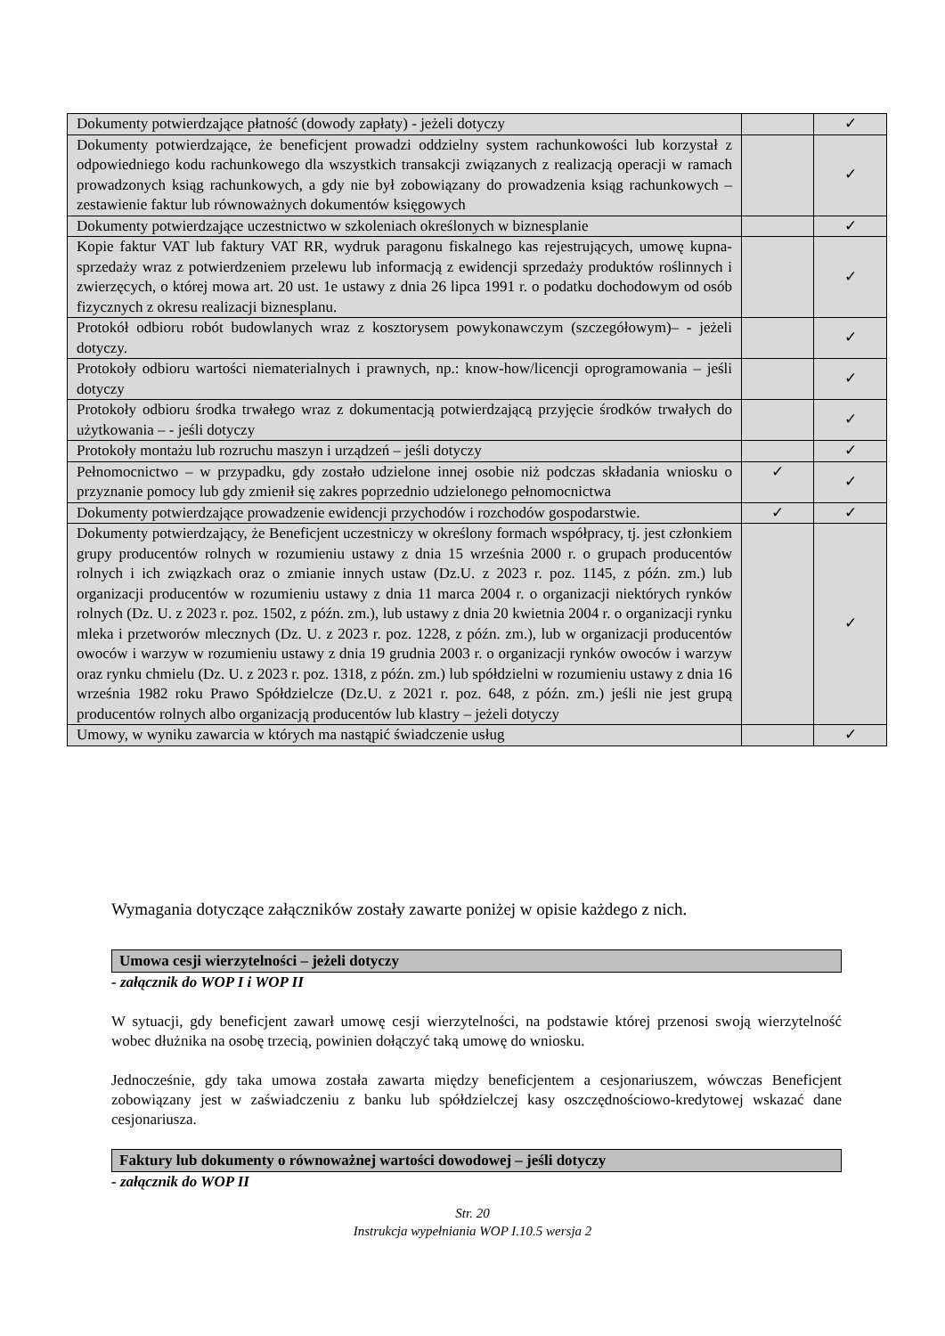| Dokumenty potwierdzające płatność (dowody zapłaty) - jeżeli dotyczy | | ✓ |
| Dokumenty potwierdzające, że beneficjent prowadzi oddzielny system rachunkowości lub korzystał z odpowiedniego kodu rachunkowego dla wszystkich transakcji związanych z realizacją operacji w ramach prowadzonych ksiąg rachunkowych, a gdy nie był zobowiązany do prowadzenia ksiąg rachunkowych – zestawienie faktur lub równoważnych dokumentów księgowych | | ✓ |
| Dokumenty potwierdzające uczestnictwo w szkoleniach określonych w biznesplanie | | ✓ |
| Kopie faktur VAT lub faktury VAT RR, wydruk paragonu fiskalnego kas rejestrujących, umowę kupna-sprzedaży wraz z potwierdzeniem przelewu lub informacją z ewidencji sprzedaży produktów roślinnych i zwierzęcych, o której mowa art. 20 ust. 1e ustawy z dnia 26 lipca 1991 r. o podatku dochodowym od osób fizycznych z okresu realizacji biznesplanu. | | ✓ |
| Protokół odbioru robót budowlanych wraz z kosztorysem powykonawczym (szczegółowym)– - jeżeli dotyczy. | | ✓ |
| Protokoły odbioru wartości niematerialnych i prawnych, np.: know-how/licencji oprogramowania – jeśli dotyczy | | ✓ |
| Protokoły odbioru środka trwałego wraz z dokumentacją potwierdzającą przyjęcie środków trwałych do użytkowania – - jeśli dotyczy | | ✓ |
| Protokoły montażu lub rozruchu maszyn i urządzeń – jeśli dotyczy | | ✓ |
| Pełnomocnictwo – w przypadku, gdy zostało udzielone innej osobie niż podczas składania wniosku o przyznanie pomocy lub gdy zmienił się zakres poprzednio udzielonego pełnomocnictwa | ✓ | ✓ |
| Dokumenty potwierdzające prowadzenie ewidencji przychodów i rozchodów gospodarstwie. | ✓ | ✓ |
| Dokumenty potwierdzający, że Beneficjent uczestniczy w określony formach współpracy, tj. jest członkiem grupy producentów rolnych w rozumieniu ustawy z dnia 15 września 2000 r. o grupach producentów rolnych i ich związkach oraz o zmianie innych ustaw (Dz.U. z 2023 r. poz. 1145, z późn. zm.) lub organizacji producentów w rozumieniu ustawy z dnia 11 marca 2004 r. o organizacji niektórych rynków rolnych (Dz. U. z 2023 r. poz. 1502, z późn. zm.), lub ustawy z dnia 20 kwietnia 2004 r. o organizacji rynku mleka i przetworów mlecznych (Dz. U. z 2023 r. poz. 1228, z późn. zm.), lub w organizacji producentów owoców i warzyw w rozumieniu ustawy z dnia 19 grudnia 2003 r. o organizacji rynków owoców i warzyw oraz rynku chmielu (Dz. U. z 2023 r. poz. 1318, z późn. zm.) lub spółdzielni w rozumieniu ustawy z dnia 16 września 1982 roku Prawo Spółdzielcze (Dz.U. z 2021 r. poz. 648, z późn. zm.) jeśli nie jest grupą producentów rolnych albo organizacją producentów lub klastry – jeżeli dotyczy | | ✓ |
| Umowy, w wyniku zawarcia w których ma nastąpić świadczenie usług | | ✓ |
Wymagania dotyczące załączników zostały zawarte poniżej w opisie każdego z nich.
Umowa cesji wierzytelności – jeżeli dotyczy
- załącznik do WOP I i WOP II
W sytuacji, gdy beneficjent zawarł umowę cesji wierzytelności, na podstawie której przenosi swoją wierzytelność wobec dłużnika na osobę trzecią, powinien dołączyć taką umowę do wniosku.
Jednocześnie, gdy taka umowa została zawarta między beneficjentem a cesjonariuszem, wówczas Beneficjent zobowiązany jest w zaświadczeniu z banku lub spółdzielczej kasy oszczędnościowo-kredytowej wskazać dane cesjonariusza.
Faktury lub dokumenty o równoważnej wartości dowodowej – jeśli dotyczy
- załącznik do WOP II
Str. 20
Instrukcja wypełniania WOP I.10.5 wersja 2